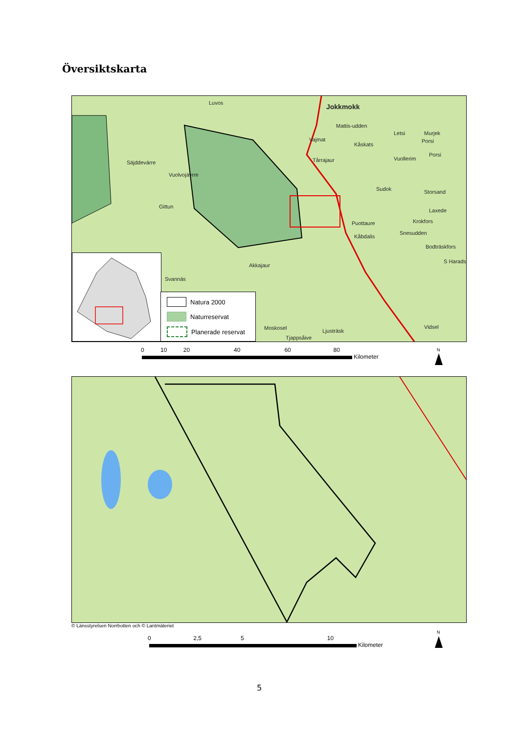Översiktskarta
Jokkmokk Luvos
Mattis-udden
Vajmat
Kåskats
Letsi Murjek
Porsi
Porsi
Vuollerim Tårrajaur Säjddevárre
Vuolvojávrre
Sudok Storsand
Laxede
Gittun
Puottaure Krokfors
Snesudden
Kåbdalis
Bodträskfors
S Harads
Akkajaur
Svannäs
Moskosel Ljusträsk
Vidsel
Tjappsåive
Natura 2000
Naturreservat
Planerade reservat
0 10 20 40 60 80
Kilometer
N
© Länsstyrelsen Norrbotten och © Lantmäteriet
0 2,5 5 10
Kilometer
N
5